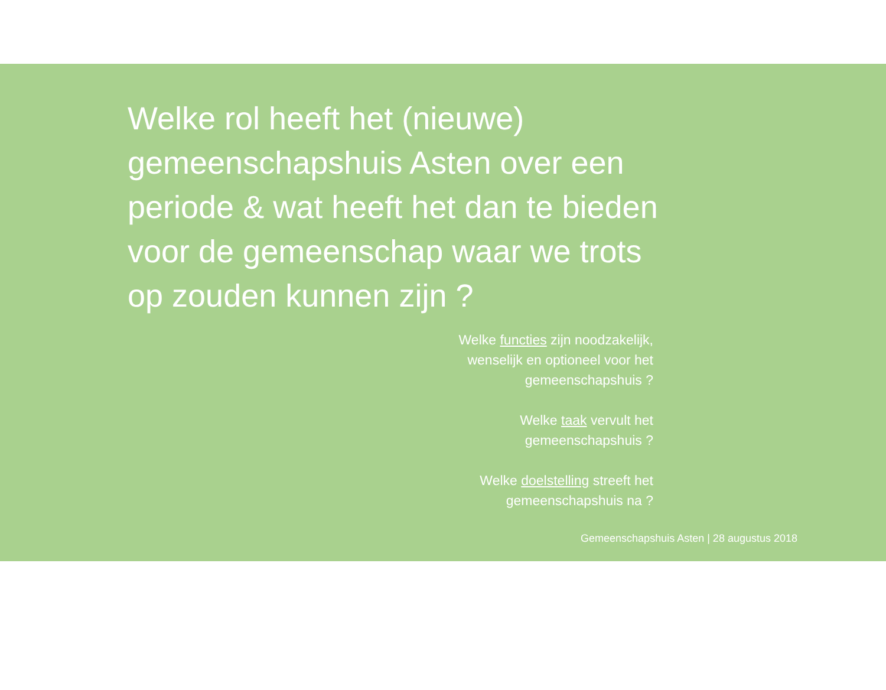Welke rol heeft het (nieuwe) gemeenschapshuis Asten over een periode & wat heeft het dan te bieden voor de gemeenschap waar we trots op zouden kunnen zijn ?
Welke functies zijn noodzakelijk,
wenselijk en optioneel voor het
gemeenschapshuis ?
Welke taak vervult het
gemeenschapshuis ?
Welke doelstelling streeft het
gemeenschapshuis na ?
Gemeenschapshuis Asten | 28 augustus 2018